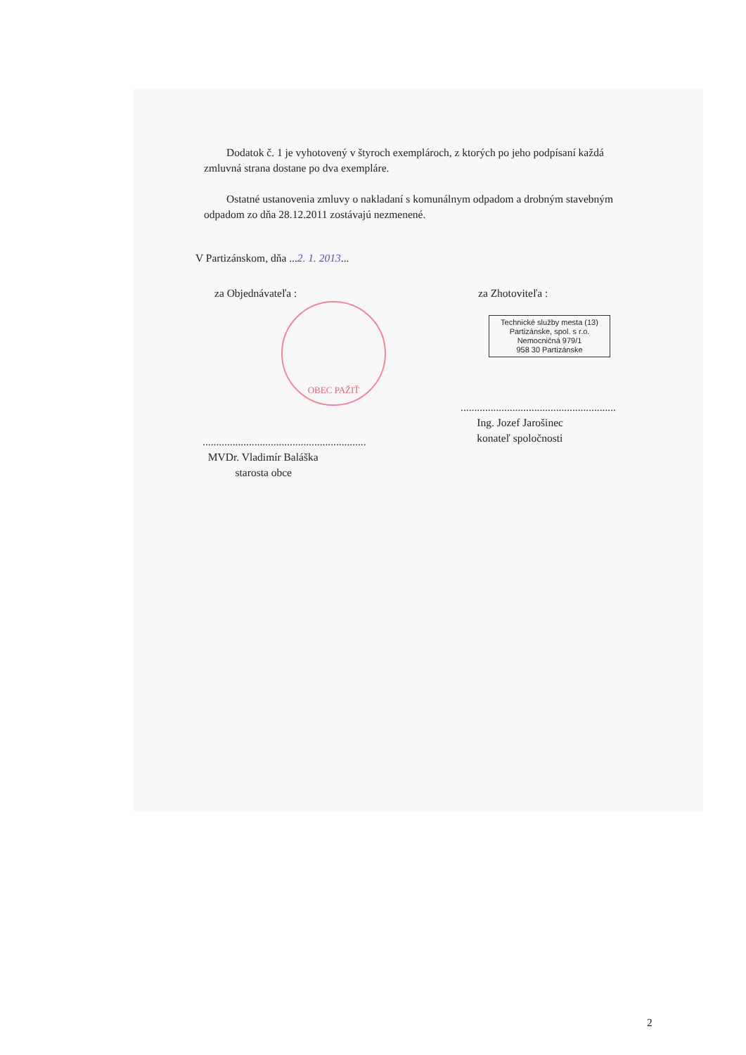Dodatok č. 1 je vyhotovený v štyroch exemplároch, z ktorých po jeho podpísaní každá zmluvná strana dostane po dva exempláre.
Ostatné ustanovenia zmluvy o nakladaní s komunálnym odpadom a drobným stavebným odpadom zo dňa 28.12.2011 zostávajú nezmenené.
V Partizánskom, dňa ...2. 1. 2013...
za Objednávateľa :
OBEC PAŽIŤ
............................................................
MVDr. Vladimír Baláška
starosta obce
za Zhotoviteľa :
Technické služby mesta (13)
Partizánske, spol. s r.o.
Nemocničná 979/1
958 30 Partizánske
.........................................................
Ing. Jozef Jarošinec
konateľ spoločnosti
2